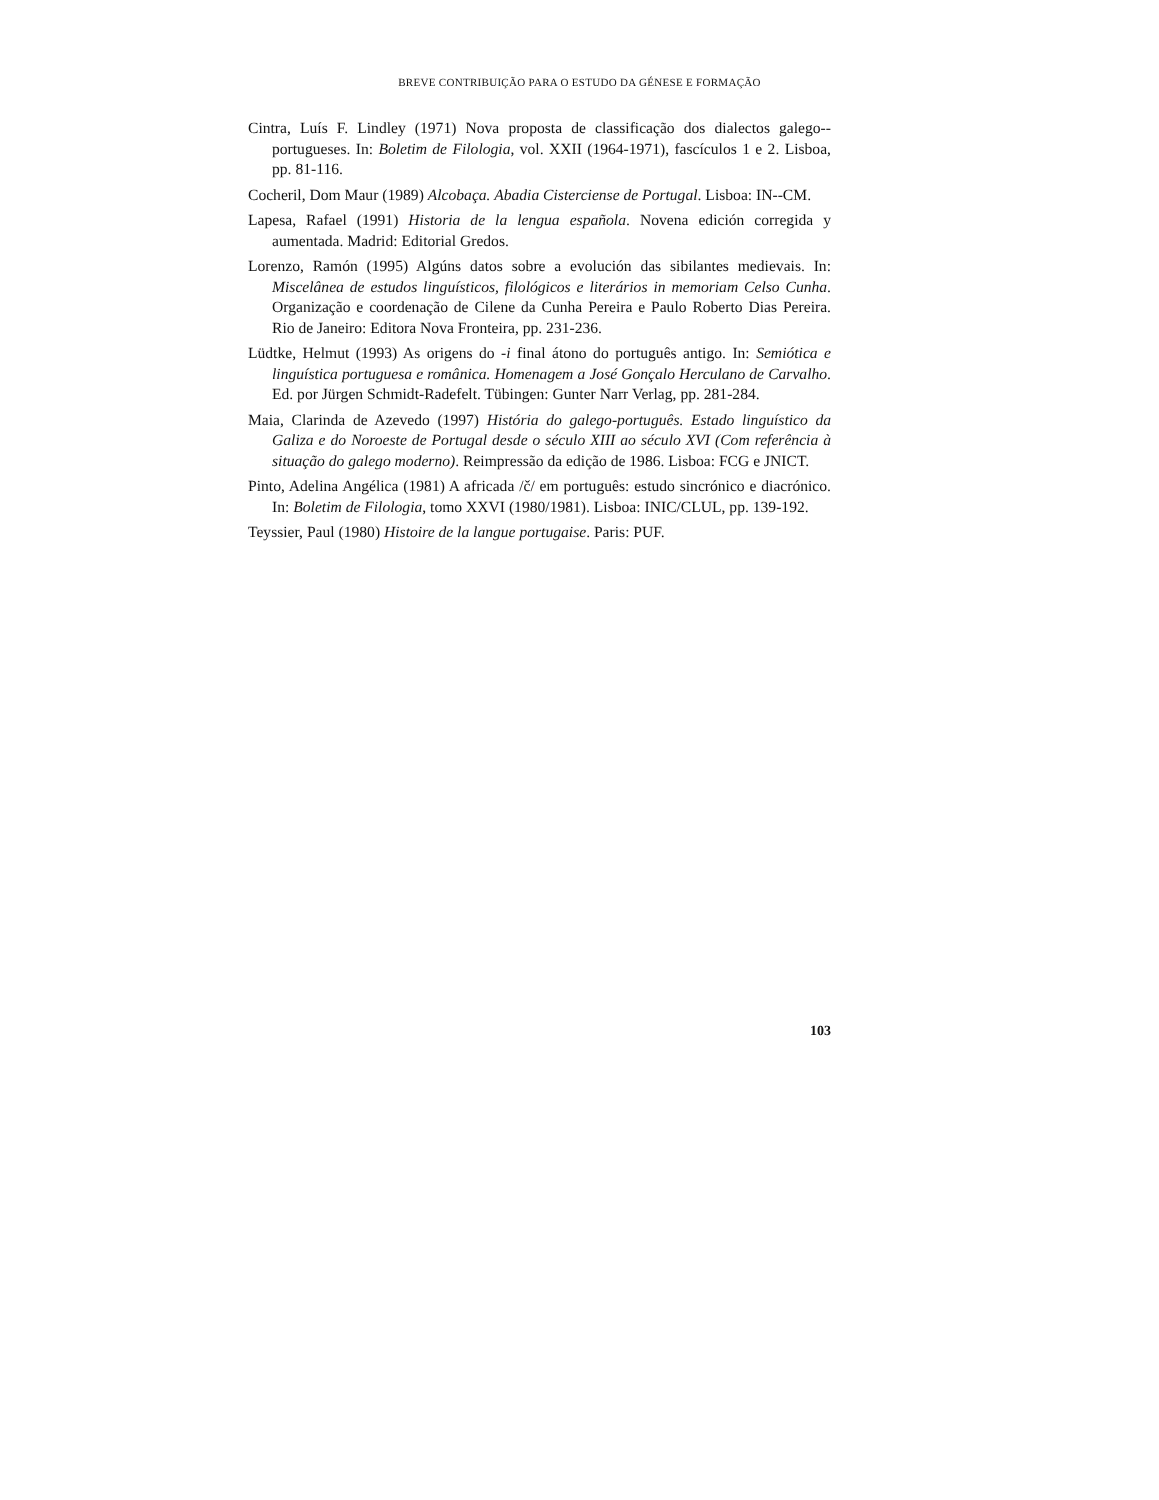BREVE CONTRIBUIÇÃO PARA O ESTUDO DA GÉNESE E FORMAÇÃO
Cintra, Luís F. Lindley (1971) Nova proposta de classificação dos dialectos galego--portugueses. In: Boletim de Filologia, vol. XXII (1964-1971), fascículos 1 e 2. Lisboa, pp. 81-116.
Cocheril, Dom Maur (1989) Alcobaça. Abadia Cisterciense de Portugal. Lisboa: IN--CM.
Lapesa, Rafael (1991) Historia de la lengua española. Novena edición corregida y aumentada. Madrid: Editorial Gredos.
Lorenzo, Ramón (1995) Algúns datos sobre a evolución das sibilantes medievais. In: Miscelânea de estudos linguísticos, filológicos e literários in memoriam Celso Cunha. Organização e coordenação de Cilene da Cunha Pereira e Paulo Roberto Dias Pereira. Rio de Janeiro: Editora Nova Fronteira, pp. 231-236.
Lüdtke, Helmut (1993) As origens do -i final átono do português antigo. In: Semiótica e linguística portuguesa e românica. Homenagem a José Gonçalo Herculano de Carvalho. Ed. por Jürgen Schmidt-Radefelt. Tübingen: Gunter Narr Verlag, pp. 281-284.
Maia, Clarinda de Azevedo (1997) História do galego-português. Estado linguístico da Galiza e do Noroeste de Portugal desde o século XIII ao século XVI (Com referência à situação do galego moderno). Reimpressão da edição de 1986. Lisboa: FCG e JNICT.
Pinto, Adelina Angélica (1981) A africada /č/ em português: estudo sincrónico e diacrónico. In: Boletim de Filologia, tomo XXVI (1980/1981). Lisboa: INIC/CLUL, pp. 139-192.
Teyssier, Paul (1980) Histoire de la langue portugaise. Paris: PUF.
103